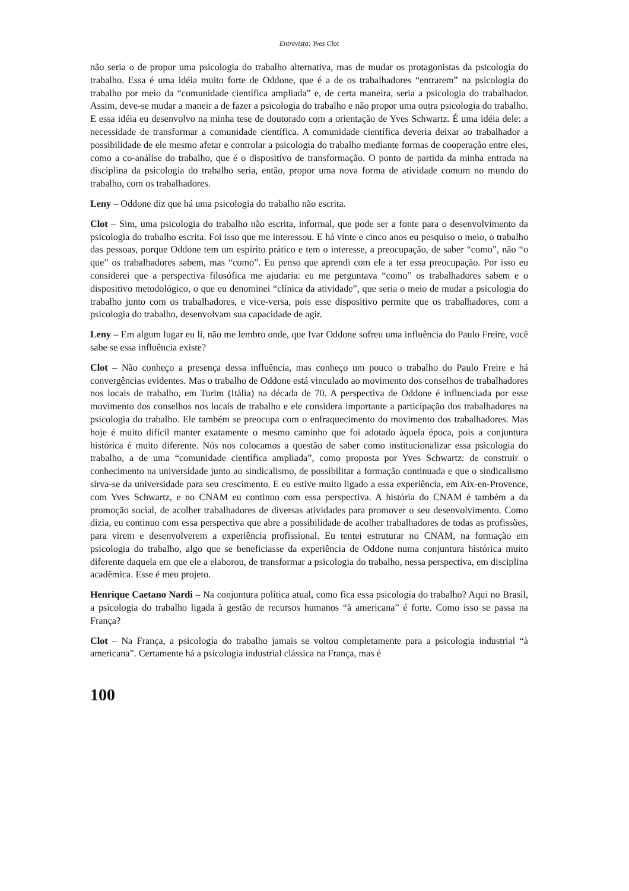Entrevista: Yves Clot
não seria o de propor uma psicologia do trabalho alternativa, mas de mudar os protagonistas da psicologia do trabalho. Essa é uma idéia muito forte de Oddone, que é a de os trabalhadores “entrarem” na psicologia do trabalho por meio da “comunidade científica ampliada” e, de certa maneira, seria a psicologia do trabalhador. Assim, deve-se mudar a maneir a de fazer a psicologia do trabalho e não propor uma outra psicologia do trabalho. E essa idéia eu desenvolvo na minha tese de doutorado com a orientação de Yves Schwartz. É uma idéia dele: a necessidade de transformar a comunidade científica. A comunidade científica deveria deixar ao trabalhador a possibilidade de ele mesmo afetar e controlar a psicologia do trabalho mediante formas de cooperação entre eles, como a co-análise do trabalho, que é o dispositivo de transformação. O ponto de partida da minha entrada na disciplina da psicologia do trabalho seria, então, propor uma nova forma de atividade comum no mundo do trabalho, com os trabalhadores.
Leny – Oddone diz que há uma psicologia do trabalho não escrita.
Clot – Sim, uma psicologia do trabalho não escrita, informal, que pode ser a fonte para o desenvolvimento da psicologia do trabalho escrita. Foi isso que me interessou. E há vinte e cinco anos eu pesquiso o meio, o trabalho das pessoas, porque Oddone tem um espírito prático e tem o interesse, a preocupação, de saber “como”, não “o que” os trabalhadores sabem, mas “como”. Eu penso que aprendi com ele a ter essa preocupação. Por isso eu considerei que a perspectiva filosófica me ajudaria: eu me perguntava “como” os trabalhadores sabem e o dispositivo metodológico, o que eu denominei “clínica da atividade”, que seria o meio de mudar a psicologia do trabalho junto com os trabalhadores, e vice-versa, pois esse dispositivo permite que os trabalhadores, com a psicologia do trabalho, desenvolvam sua capacidade de agir.
Leny – Em algum lugar eu li, não me lembro onde, que Ivar Oddone sofreu uma influência do Paulo Freire, você sabe se essa influência existe?
Clot – Não conheço a presença dessa influência, mas conheço um pouco o trabalho do Paulo Freire e há convergências evidentes. Mas o trabalho de Oddone está vinculado ao movimento dos conselhos de trabalhadores nos locais de trabalho, em Turim (Itália) na década de 70. A perspectiva de Oddone é influenciada por esse movimento dos conselhos nos locais de trabalho e ele considera importante a participação dos trabalhadores na psicologia do trabalho. Ele também se preocupa com o enfraquecimento do movimento dos trabalhadores. Mas hoje é muito difícil manter exatamente o mesmo caminho que foi adotado àquela época, pois a conjuntura histórica é muito diferente. Nós nos colocamos a questão de saber como institucionalizar essa psicologia do trabalho, a de uma “comunidade científica ampliada”, como proposta por Yves Schwartz: de construir o conhecimento na universidade junto ao sindicalismo, de possibilitar a formação continuada e que o sindicalismo sirva-se da universidade para seu crescimento. E eu estive muito ligado a essa experiência, em Aix-en-Provence, com Yves Schwartz, e no CNAM eu continuo com essa perspectiva. A história do CNAM é também a da promoção social, de acolher trabalhadores de diversas atividades para promover o seu desenvolvimento. Como dizia, eu continuo com essa perspectiva que abre a possibilidade de acolher trabalhadores de todas as profissões, para virem e desenvolverem a experiência profissional. Eu tentei estruturar no CNAM, na formação em psicologia do trabalho, algo que se beneficiasse da experiência de Oddone numa conjuntura histórica muito diferente daquela em que ele a elaborou, de transformar a psicologia do trabalho, nessa perspectiva, em disciplina acadêmica. Esse é meu projeto.
Henrique Caetano Nardi – Na conjuntura política atual, como fica essa psicologia do trabalho? Aqui no Brasil, a psicologia do trabalho ligada à gestão de recursos humanos “à americana” é forte. Como isso se passa na França?
Clot – Na França, a psicologia do trabalho jamais se voltou completamente para a psicologia industrial “à americana”. Certamente há a psicologia industrial clássica na França, mas é
100